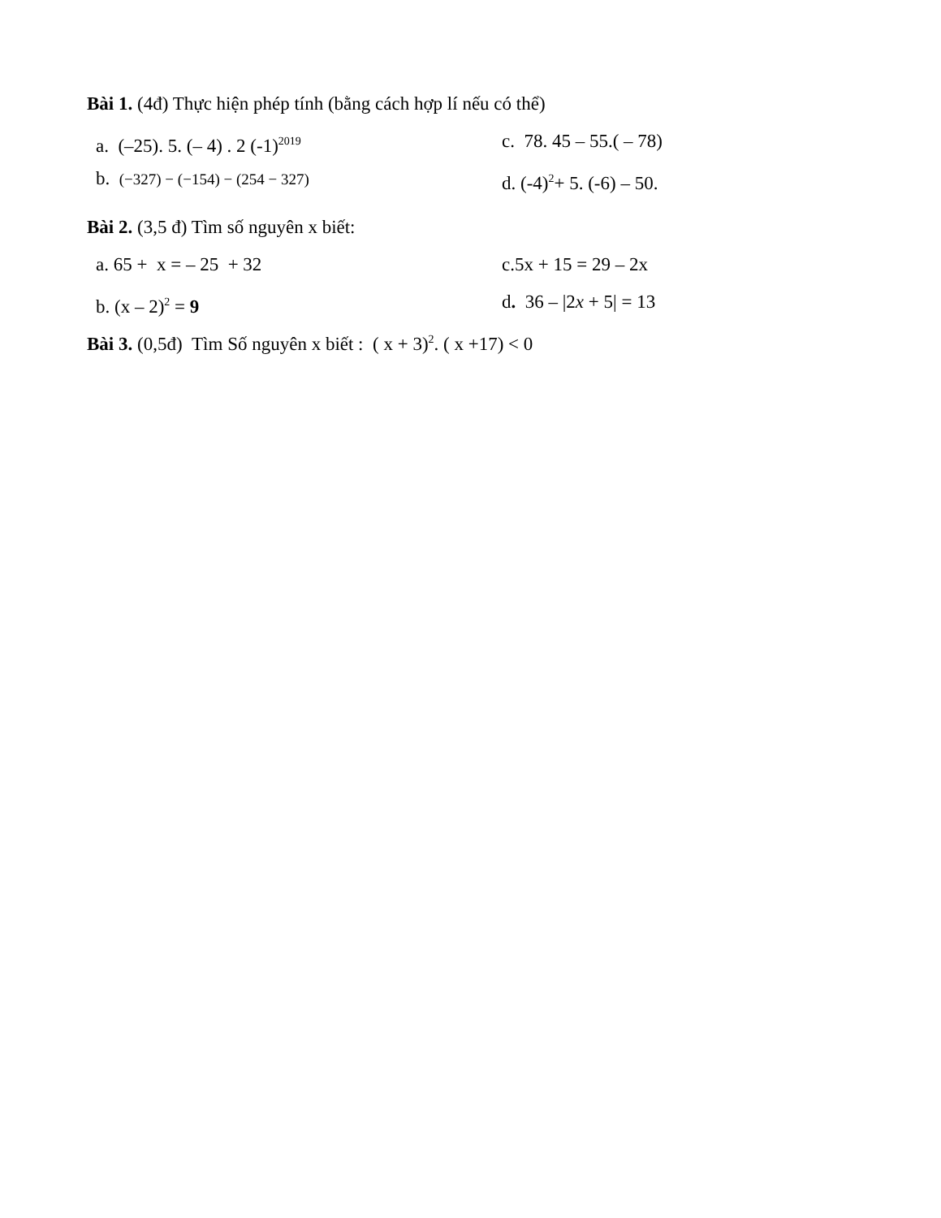Bài 1. (4đ) Thực hiện phép tính (bằng cách hợp lí nếu có thể)
a. (–25). 5. (– 4) . 2 (-1)<sup>2019</sup>
c. 78. 45 – 55.( – 78)
b. (−327) − (−154) − (254 − 327)
d. (-4)<sup>2</sup>+ 5. (-6) – 50.
Bài 2. (3,5 đ) Tìm số nguyên x biết:
a. 65 + x = – 25 + 32 c.5x + 15 = 29 – 2x
b. (x – 2)<sup>2</sup> = 9 d. 36 – |2x + 5| = 13
Bài 3. (0,5đ) Tìm Số nguyên x biết : ( x + 3)<sup>2</sup>. ( x +17) < 0